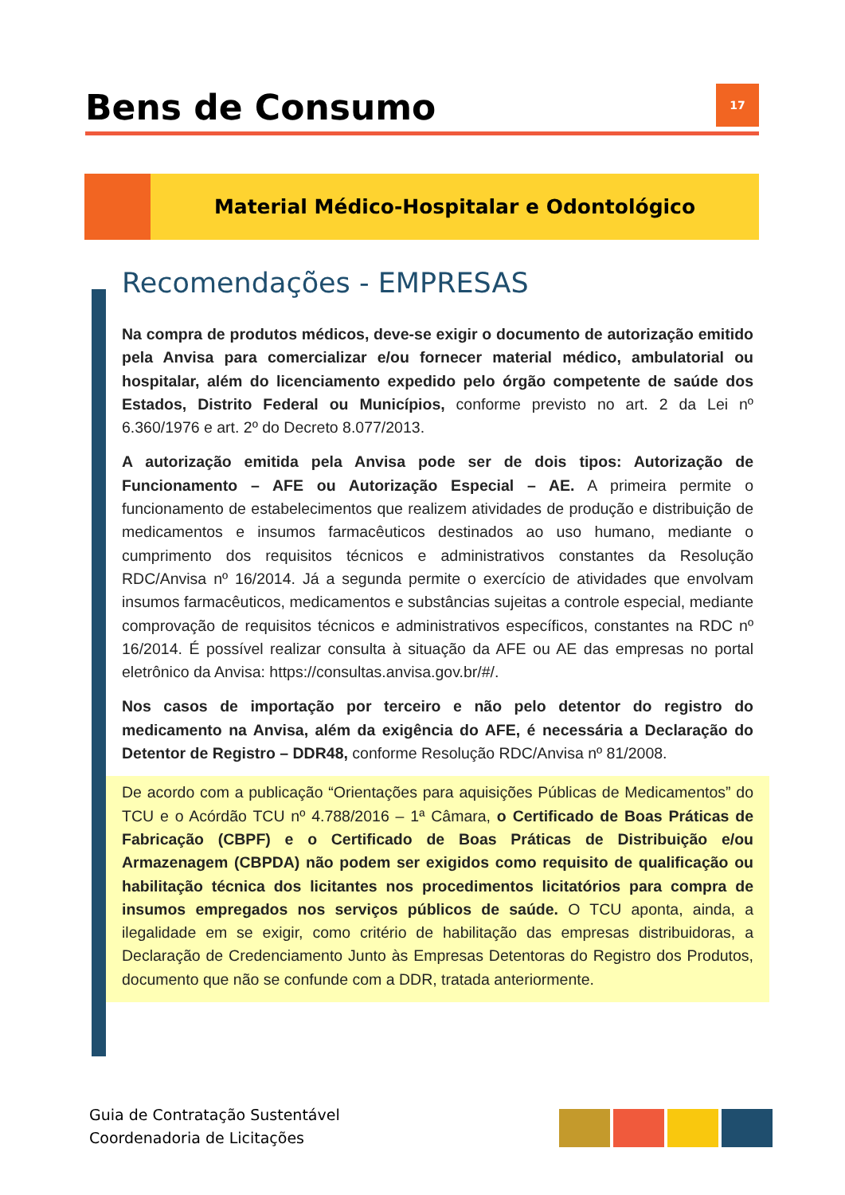Bens de Consumo
17
Material Médico-Hospitalar e Odontológico
Recomendações - EMPRESAS
Na compra de produtos médicos, deve-se exigir o documento de autorização emitido pela Anvisa para comercializar e/ou fornecer material médico, ambulatorial ou hospitalar, além do licenciamento expedido pelo órgão competente de saúde dos Estados, Distrito Federal ou Municípios, conforme previsto no art. 2 da Lei nº 6.360/1976 e art. 2º do Decreto 8.077/2013.
A autorização emitida pela Anvisa pode ser de dois tipos: Autorização de Funcionamento – AFE ou Autorização Especial – AE. A primeira permite o funcionamento de estabelecimentos que realizem atividades de produção e distribuição de medicamentos e insumos farmacêuticos destinados ao uso humano, mediante o cumprimento dos requisitos técnicos e administrativos constantes da Resolução RDC/Anvisa nº 16/2014. Já a segunda permite o exercício de atividades que envolvam insumos farmacêuticos, medicamentos e substâncias sujeitas a controle especial, mediante comprovação de requisitos técnicos e administrativos específicos, constantes na RDC nº 16/2014. É possível realizar consulta à situação da AFE ou AE das empresas no portal eletrônico da Anvisa: https://consultas.anvisa.gov.br/#/.
Nos casos de importação por terceiro e não pelo detentor do registro do medicamento na Anvisa, além da exigência do AFE, é necessária a Declaração do Detentor de Registro – DDR48, conforme Resolução RDC/Anvisa nº 81/2008.
De acordo com a publicação “Orientações para aquisições Públicas de Medicamentos” do TCU e o Acórdão TCU nº 4.788/2016 – 1ª Câmara, o Certificado de Boas Práticas de Fabricação (CBPF) e o Certificado de Boas Práticas de Distribuição e/ou Armazenagem (CBPDA) não podem ser exigidos como requisito de qualificação ou habilitação técnica dos licitantes nos procedimentos licitatórios para compra de insumos empregados nos serviços públicos de saúde. O TCU aponta, ainda, a ilegalidade em se exigir, como critério de habilitação das empresas distribuidoras, a Declaração de Credenciamento Junto às Empresas Detentoras do Registro dos Produtos, documento que não se confunde com a DDR, tratada anteriormente.
Guia de Contratação Sustentável
Coordenadoria de Licitações